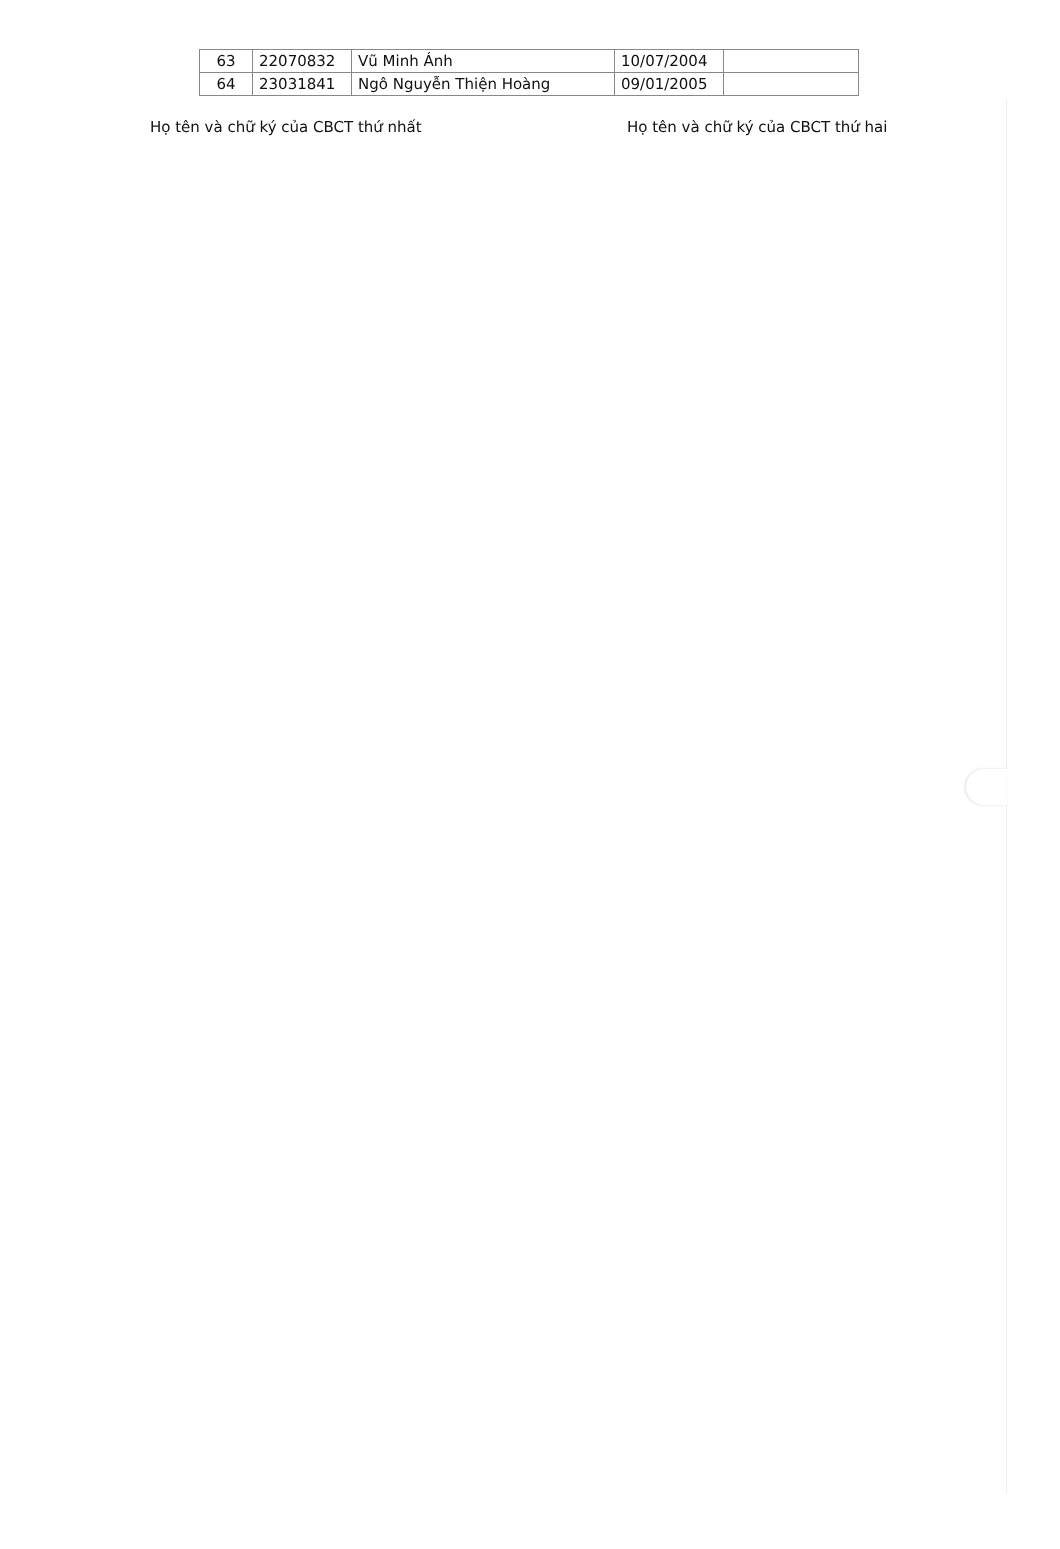| 63 | 22070832 | Vũ Minh Ánh | 10/07/2004 | |
| 64 | 23031841 | Ngô Nguyễn Thiện Hoàng | 09/01/2005 | |
Họ tên và chữ ký của CBCT thứ nhất Họ tên và chữ ký của CBCT thứ hai